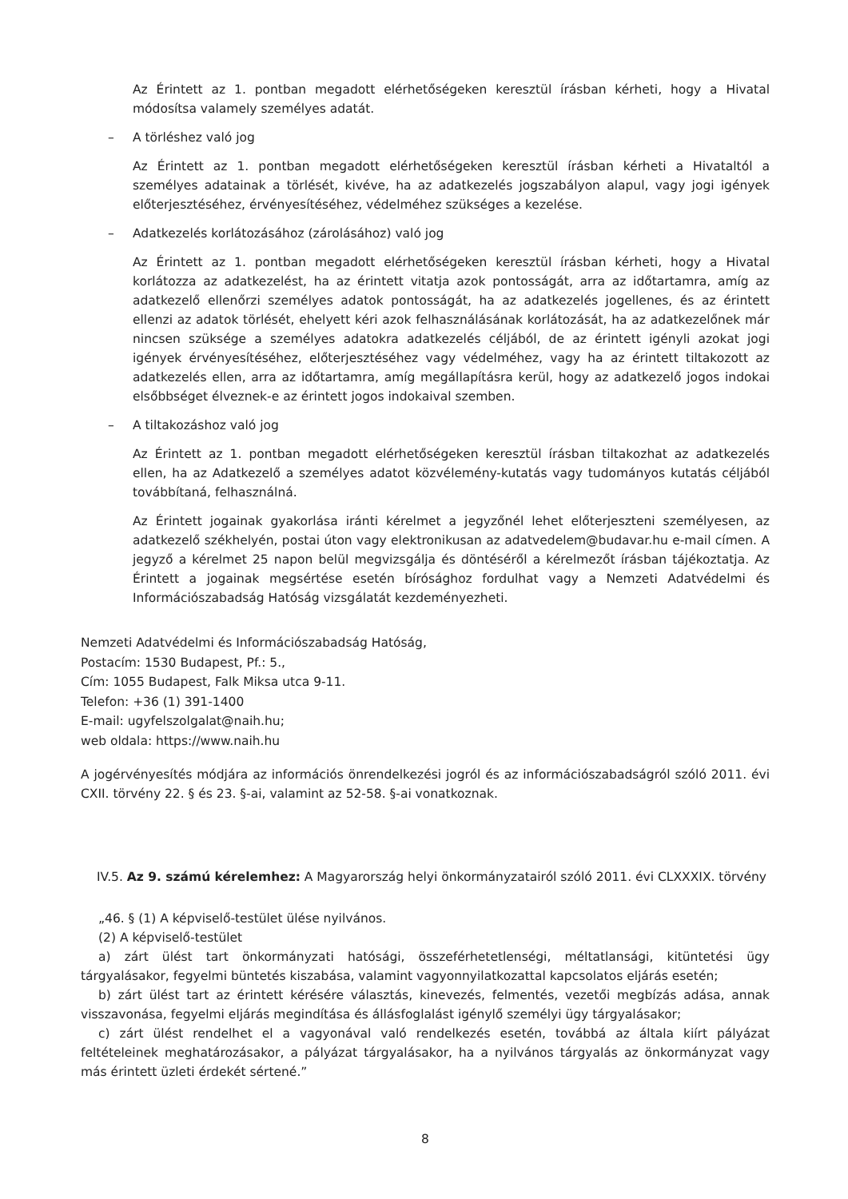Az Érintett az 1. pontban megadott elérhetőségeken keresztül írásban kérheti, hogy a Hivatal módosítsa valamely személyes adatát.
– A törléshez való jog
Az Érintett az 1. pontban megadott elérhetőségeken keresztül írásban kérheti a Hivataltól a személyes adatainak a törlését, kivéve, ha az adatkezelés jogszabályon alapul, vagy jogi igények előterjesztéséhez, érvényesítéséhez, védelméhez szükséges a kezelése.
– Adatkezelés korlátozásához (zárolásához) való jog
Az Érintett az 1. pontban megadott elérhetőségeken keresztül írásban kérheti, hogy a Hivatal korlátozza az adatkezelést, ha az érintett vitatja azok pontosságát, arra az időtartamra, amíg az adatkezelő ellenőrzi személyes adatok pontosságát, ha az adatkezelés jogellenes, és az érintett ellenzi az adatok törlését, ehelyett kéri azok felhasználásának korlátozását, ha az adatkezelőnek már nincsen szüksége a személyes adatokra adatkezelés céljából, de az érintett igényli azokat jogi igények érvényesítéséhez, előterjesztéséhez vagy védelméhez, vagy ha az érintett tiltakozott az adatkezelés ellen, arra az időtartamra, amíg megállapításra kerül, hogy az adatkezelő jogos indokai elsőbbséget élveznek-e az érintett jogos indokaival szemben.
– A tiltakozáshoz való jog
Az Érintett az 1. pontban megadott elérhetőségeken keresztül írásban tiltakozhat az adatkezelés ellen, ha az Adatkezelő a személyes adatot közvélemény-kutatás vagy tudományos kutatás céljából továbbítaná, felhasználná.
Az Érintett jogainak gyakorlása iránti kérelmet a jegyzőnél lehet előterjeszteni személyesen, az adatkezelő székhelyén, postai úton vagy elektronikusan az adatvedelem@budavar.hu e-mail címen. A jegyző a kérelmet 25 napon belül megvizsgálja és döntéséről a kérelmezőt írásban tájékoztatja. Az Érintett a jogainak megsértése esetén bírósághoz fordulhat vagy a Nemzeti Adatvédelmi és Információszabadság Hatóság vizsgálatát kezdeményezheti.
Nemzeti Adatvédelmi és Információszabadság Hatóság,
Postacím: 1530 Budapest, Pf.: 5.,
Cím: 1055 Budapest, Falk Miksa utca 9-11.
Telefon: +36 (1) 391-1400
E-mail: ugyfelszolgalat@naih.hu;
web oldala: https://www.naih.hu
A jogérvényesítés módjára az információs önrendelkezési jogról és az információszabadságról szóló 2011. évi CXII. törvény 22. § és 23. §-ai, valamint az 52-58. §-ai vonatkoznak.
IV.5. Az 9. számú kérelemhez: A Magyarország helyi önkormányzatairól szóló 2011. évi CLXXXIX. törvény
„46. § (1) A képviselő-testület ülése nyilvános.
(2) A képviselő-testület
a) zárt ülést tart önkormányzati hatósági, összeférhetetlenségi, méltatlansági, kitüntetési ügy tárgyalásakor, fegyelmi büntetés kiszabása, valamint vagyonnyilatkozattal kapcsolatos eljárás esetén;
b) zárt ülést tart az érintett kérésére választás, kinevezés, felmentés, vezetői megbízás adása, annak visszavonása, fegyelmi eljárás megindítása és állásfoglalást igénylő személyi ügy tárgyalásakor;
c) zárt ülést rendelhet el a vagyonával való rendelkezés esetén, továbbá az általa kiírt pályázat feltételeinek meghatározásakor, a pályázat tárgyalásakor, ha a nyilvános tárgyalás az önkormányzat vagy más érintett üzleti érdekét sértené.”
8